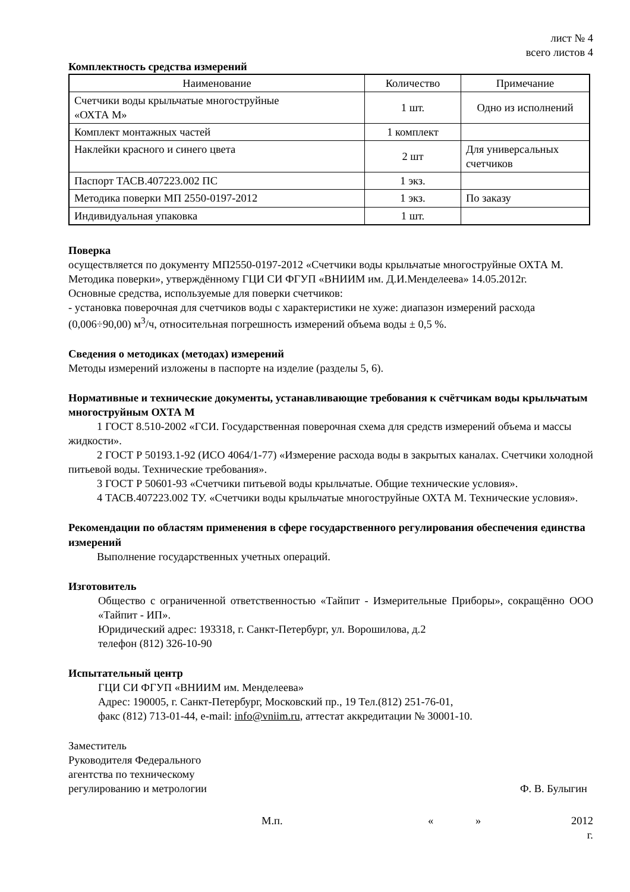лист № 4
всего листов 4
Комплектность средства измерений
| Наименование | Количество | Примечание |
| --- | --- | --- |
| Счетчики воды крыльчатые многоструйные «ОХТА М» | 1 шт. | Одно из исполнений |
| Комплект монтажных частей | 1 комплект | |
| Наклейки красного и синего цвета | 2 шт | Для универсальных счетчиков |
| Паспорт ТАСВ.407223.002 ПС | 1 экз. | |
| Методика поверки МП 2550-0197-2012 | 1 экз. | По заказу |
| Индивидуальная упаковка | 1 шт. | |
Поверка
осуществляется по документу МП2550-0197-2012 «Счетчики воды крыльчатые многоструйные ОХТА М. Методика поверки», утверждённому ГЦИ СИ ФГУП «ВНИИМ им. Д.И.Менделеева» 14.05.2012г.
Основные средства, используемые для поверки счетчиков:
- установка поверочная для счетчиков воды с характеристики не хуже: диапазон измерений расхода (0,006÷90,00) м<sup>3</sup>/ч, относительная погрешность измерений объема воды ± 0,5 %.
Сведения о методиках (методах) измерений
Методы измерений изложены в паспорте на изделие (разделы 5, 6).
Нормативные и технические документы, устанавливающие требования к счётчикам воды крыльчатым многоструйным ОХТА М
1 ГОСТ 8.510-2002 «ГСИ. Государственная поверочная схема для средств измерений объема и массы жидкости».
2 ГОСТ Р 50193.1-92 (ИСО 4064/1-77) «Измерение расхода воды в закрытых каналах. Счетчики холодной питьевой воды. Технические требования».
3 ГОСТ Р 50601-93 «Счетчики питьевой воды крыльчатые. Общие технические условия».
4 ТАСВ.407223.002 ТУ. «Счетчики воды крыльчатые многоструйные ОХТА М. Технические условия».
Рекомендации по областям применения в сфере государственного регулирования обеспечения единства измерений
Выполнение государственных учетных операций.
Изготовитель
Общество с ограниченной ответственностью «Тайпит - Измерительные Приборы», сокращённо ООО «Тайпит - ИП».
Юридический адрес: 193318, г. Санкт-Петербург, ул. Ворошилова, д.2
телефон (812) 326-10-90
Испытательный центр
ГЦИ СИ ФГУП «ВНИИМ им. Менделеева»
Адрес: 190005, г. Санкт-Петербург, Московский пр., 19 Тел.(812) 251-76-01,
факс (812) 713-01-44, e-mail: info@vniim.ru, аттестат аккредитации № 30001-10.
Заместитель
Руководителя Федерального
агентства по техническому
регулированию и метрологии
Ф. В. Булыгин
М.п. « » 2012 г.